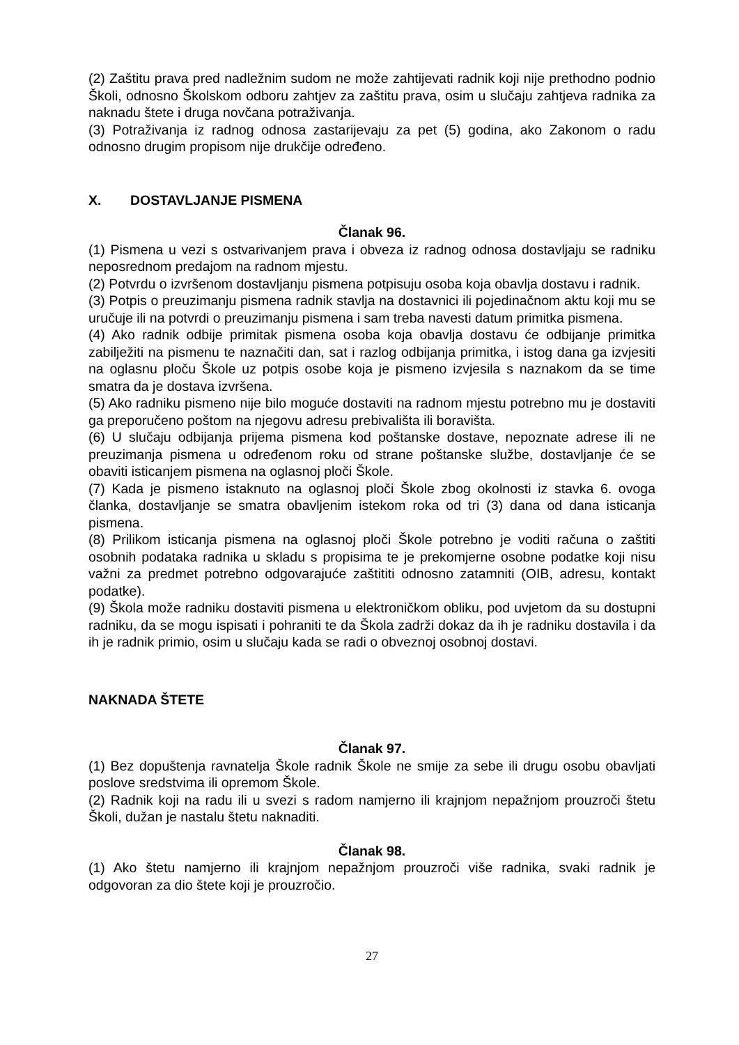(2) Zaštitu prava pred nadležnim sudom ne može zahtijevati radnik koji nije prethodno podnio Školi, odnosno Školskom odboru zahtjev za zaštitu prava, osim u slučaju zahtjeva radnika za naknadu štete i druga novčana potraživanja.
(3) Potraživanja iz radnog odnosa zastarijevaju za pet (5) godina, ako Zakonom o radu odnosno drugim propisom nije drukčije određeno.
X. DOSTAVLJANJE PISMENA
Članak 96.
(1) Pismena u vezi s ostvarivanjem prava i obveza iz radnog odnosa dostavljaju se radniku neposrednom predajom na radnom mjestu.
(2) Potvrdu o izvršenom dostavljanju pismena potpisuju osoba koja obavlja dostavu i radnik.
(3) Potpis o preuzimanju pismena radnik stavlja na dostavnici ili pojedinačnom aktu koji mu se uručuje ili na potvrdi o preuzimanju pismena i sam treba navesti datum primitka pismena.
(4) Ako radnik odbije primitak pismena osoba koja obavlja dostavu će odbijanje primitka zabilježiti na pismenu te naznačiti dan, sat i razlog odbijanja primitka, i istog dana ga izvjesiti na oglasnu ploču Škole uz potpis osobe koja je pismeno izvjesila s naznakom da se time smatra da je dostava izvršena.
(5) Ako radniku pismeno nije bilo moguće dostaviti na radnom mjestu potrebno mu je dostaviti ga preporučeno poštom na njegovu adresu prebivališta ili boravišta.
(6) U slučaju odbijanja prijema pismena kod poštanske dostave, nepoznate adrese ili ne preuzimanja pismena u određenom roku od strane poštanske službe, dostavljanje će se obaviti isticanjem pismena na oglasnoj ploči Škole.
(7) Kada je pismeno istaknuto na oglasnoj ploči Škole zbog okolnosti iz stavka 6. ovoga članka, dostavljanje se smatra obavljenim istekom roka od tri (3) dana od dana isticanja pismena.
(8) Prilikom isticanja pismena na oglasnoj ploči Škole potrebno je voditi računa o zaštiti osobnih podataka radnika u skladu s propisima te je prekomjerne osobne podatke koji nisu važni za predmet potrebno odgovarajuće zaštititi odnosno zatamniti (OIB, adresu, kontakt podatke).
(9) Škola može radniku dostaviti pismena u elektroničkom obliku, pod uvjetom da su dostupni radniku, da se mogu ispisati i pohraniti te da Škola zadrži dokaz da ih je radniku dostavila i da ih je radnik primio, osim u slučaju kada se radi o obveznoj osobnoj dostavi.
NAKNADA ŠTETE
Članak 97.
(1) Bez dopuštenja ravnatelja Škole radnik Škole ne smije za sebe ili drugu osobu obavljati poslove sredstvima ili opremom Škole.
(2) Radnik koji na radu ili u svezi s radom namjerno ili krajnjom nepažnjom prouzroči štetu Školi, dužan je nastalu štetu naknaditi.
Članak 98.
(1) Ako štetu namjerno ili krajnjom nepažnjom prouzroči više radnika, svaki radnik je odgovoran za dio štete koji je prouzročio.
27